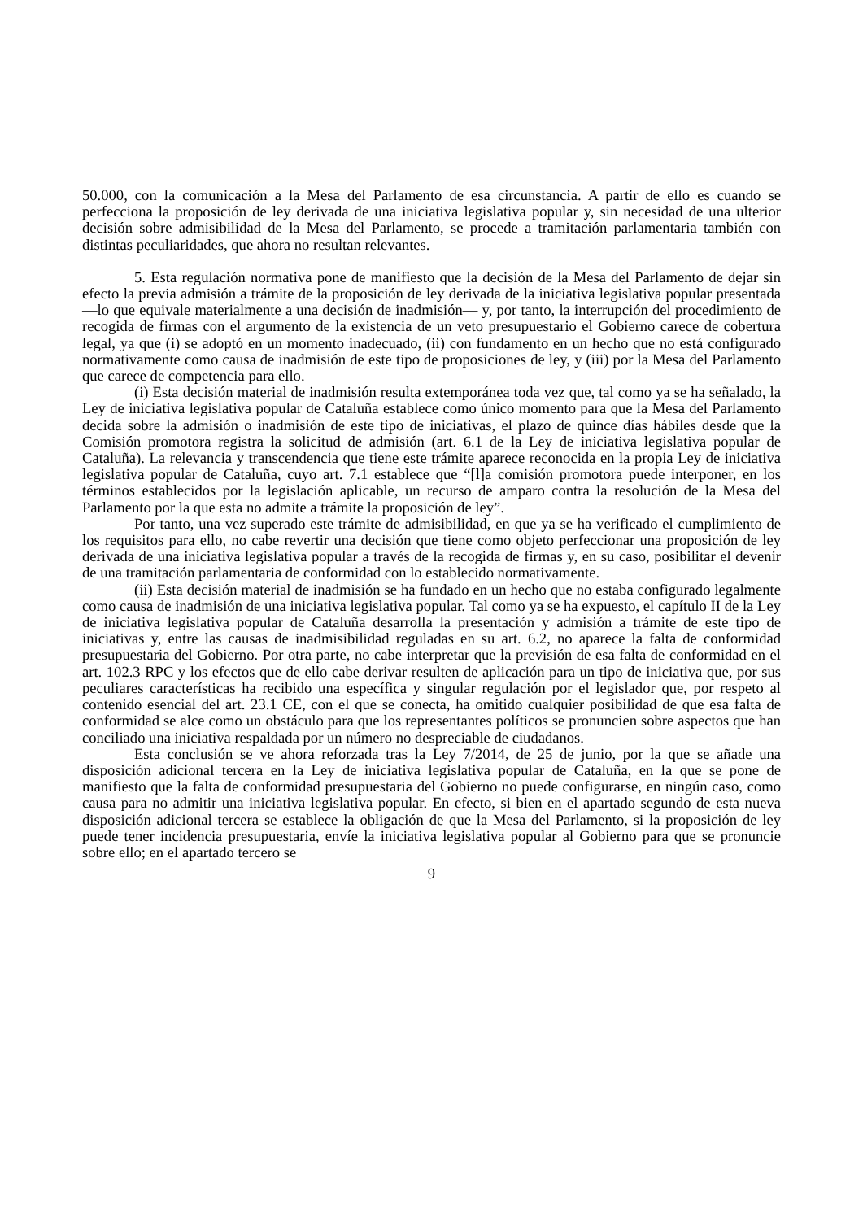50.000, con la comunicación a la Mesa del Parlamento de esa circunstancia. A partir de ello es cuando se perfecciona la proposición de ley derivada de una iniciativa legislativa popular y, sin necesidad de una ulterior decisión sobre admisibilidad de la Mesa del Parlamento, se procede a tramitación parlamentaria también con distintas peculiaridades, que ahora no resultan relevantes.
5. Esta regulación normativa pone de manifiesto que la decisión de la Mesa del Parlamento de dejar sin efecto la previa admisión a trámite de la proposición de ley derivada de la iniciativa legislativa popular presentada —lo que equivale materialmente a una decisión de inadmisión— y, por tanto, la interrupción del procedimiento de recogida de firmas con el argumento de la existencia de un veto presupuestario el Gobierno carece de cobertura legal, ya que (i) se adoptó en un momento inadecuado, (ii) con fundamento en un hecho que no está configurado normativamente como causa de inadmisión de este tipo de proposiciones de ley, y (iii) por la Mesa del Parlamento que carece de competencia para ello.
(i) Esta decisión material de inadmisión resulta extemporánea toda vez que, tal como ya se ha señalado, la Ley de iniciativa legislativa popular de Cataluña establece como único momento para que la Mesa del Parlamento decida sobre la admisión o inadmisión de este tipo de iniciativas, el plazo de quince días hábiles desde que la Comisión promotora registra la solicitud de admisión (art. 6.1 de la Ley de iniciativa legislativa popular de Cataluña). La relevancia y transcendencia que tiene este trámite aparece reconocida en la propia Ley de iniciativa legislativa popular de Cataluña, cuyo art. 7.1 establece que “[l]a comisión promotora puede interponer, en los términos establecidos por la legislación aplicable, un recurso de amparo contra la resolución de la Mesa del Parlamento por la que esta no admite a trámite la proposición de ley”.
Por tanto, una vez superado este trámite de admisibilidad, en que ya se ha verificado el cumplimiento de los requisitos para ello, no cabe revertir una decisión que tiene como objeto perfeccionar una proposición de ley derivada de una iniciativa legislativa popular a través de la recogida de firmas y, en su caso, posibilitar el devenir de una tramitación parlamentaria de conformidad con lo establecido normativamente.
(ii) Esta decisión material de inadmisión se ha fundado en un hecho que no estaba configurado legalmente como causa de inadmisión de una iniciativa legislativa popular. Tal como ya se ha expuesto, el capítulo II de la Ley de iniciativa legislativa popular de Cataluña desarrolla la presentación y admisión a trámite de este tipo de iniciativas y, entre las causas de inadmisibilidad reguladas en su art. 6.2, no aparece la falta de conformidad presupuestaria del Gobierno. Por otra parte, no cabe interpretar que la previsión de esa falta de conformidad en el art. 102.3 RPC y los efectos que de ello cabe derivar resulten de aplicación para un tipo de iniciativa que, por sus peculiares características ha recibido una específica y singular regulación por el legislador que, por respeto al contenido esencial del art. 23.1 CE, con el que se conecta, ha omitido cualquier posibilidad de que esa falta de conformidad se alce como un obstáculo para que los representantes políticos se pronuncien sobre aspectos que han conciliado una iniciativa respaldada por un número no despreciable de ciudadanos.
Esta conclusión se ve ahora reforzada tras la Ley 7/2014, de 25 de junio, por la que se añade una disposición adicional tercera en la Ley de iniciativa legislativa popular de Cataluña, en la que se pone de manifiesto que la falta de conformidad presupuestaria del Gobierno no puede configurarse, en ningún caso, como causa para no admitir una iniciativa legislativa popular. En efecto, si bien en el apartado segundo de esta nueva disposición adicional tercera se establece la obligación de que la Mesa del Parlamento, si la proposición de ley puede tener incidencia presupuestaria, envíe la iniciativa legislativa popular al Gobierno para que se pronuncie sobre ello; en el apartado tercero se
9